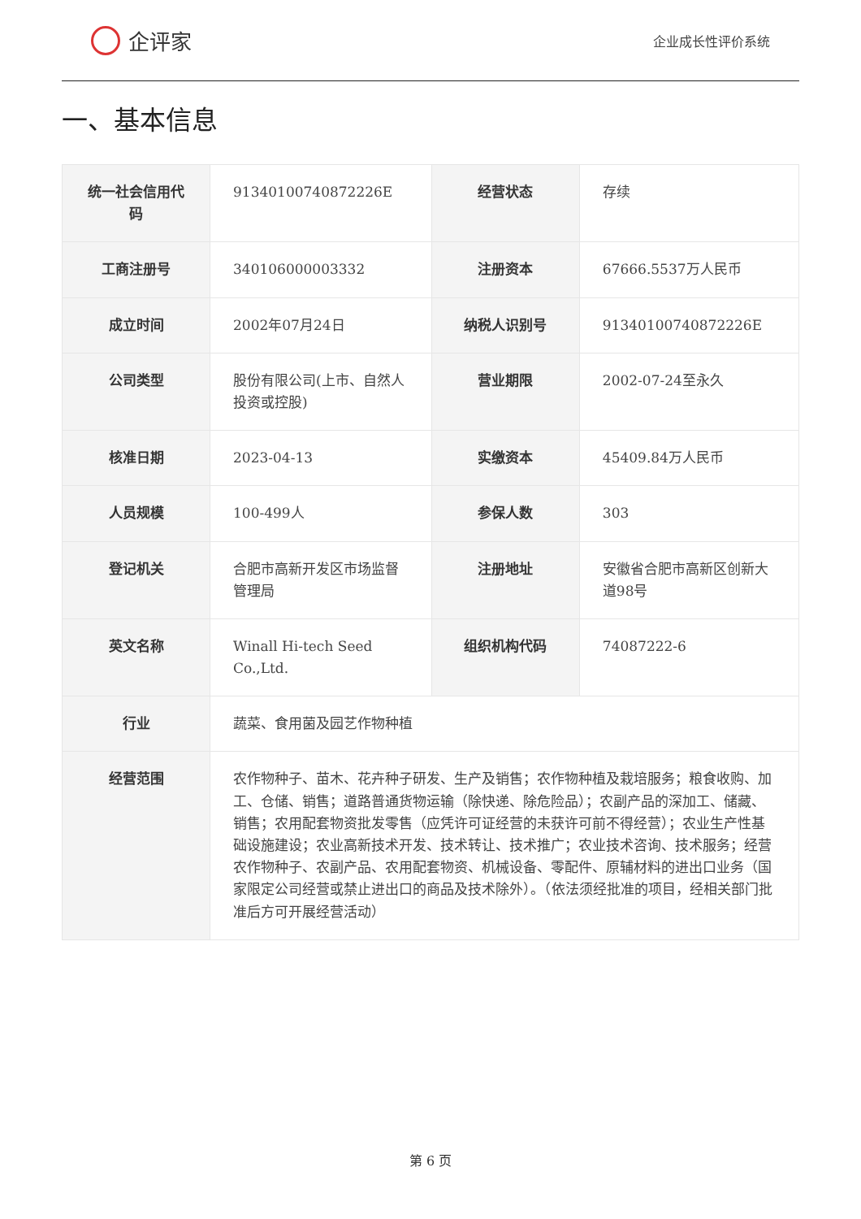企评家
企业成长性评价系统
一、基本信息
| 统一社会信用代码 | 91340100740872226E | 经营状态 | 存续 |
| 工商注册号 | 340106000003332 | 注册资本 | 67666.5537万人民币 |
| 成立时间 | 2002年07月24日 | 纳税人识别号 | 91340100740872226E |
| 公司类型 | 股份有限公司(上市、自然人投资或控股) | 营业期限 | 2002-07-24至永久 |
| 核准日期 | 2023-04-13 | 实缴资本 | 45409.84万人民币 |
| 人员规模 | 100-499人 | 参保人数 | 303 |
| 登记机关 | 合肥市高新开发区市场监督管理局 | 注册地址 | 安徽省合肥市高新区创新大道98号 |
| 英文名称 | Winall Hi-tech Seed Co.,Ltd. | 组织机构代码 | 74087222-6 |
| 行业 | 蔬菜、食用菌及园艺作物种植 | | |
| 经营范围 | 农作物种子、苗木、花卉种子研发、生产及销售；农作物种植及栽培服务；粮食收购、加工、仓储、销售；道路普通货物运输（除快递、除危险品）；农副产品的深加工、储藏、销售；农用配套物资批发零售（应凭许可证经营的未获许可前不得经营）；农业生产性基础设施建设；农业高新技术开发、技术转让、技术推广；农业技术咨询、技术服务；经营农作物种子、农副产品、农用配套物资、机械设备、零配件、原辅材料的进出口业务（国家限定公司经营或禁止进出口的商品及技术除外）。（依法须经批准的项目，经相关部门批准后方可开展经营活动） | | |
第 6 页